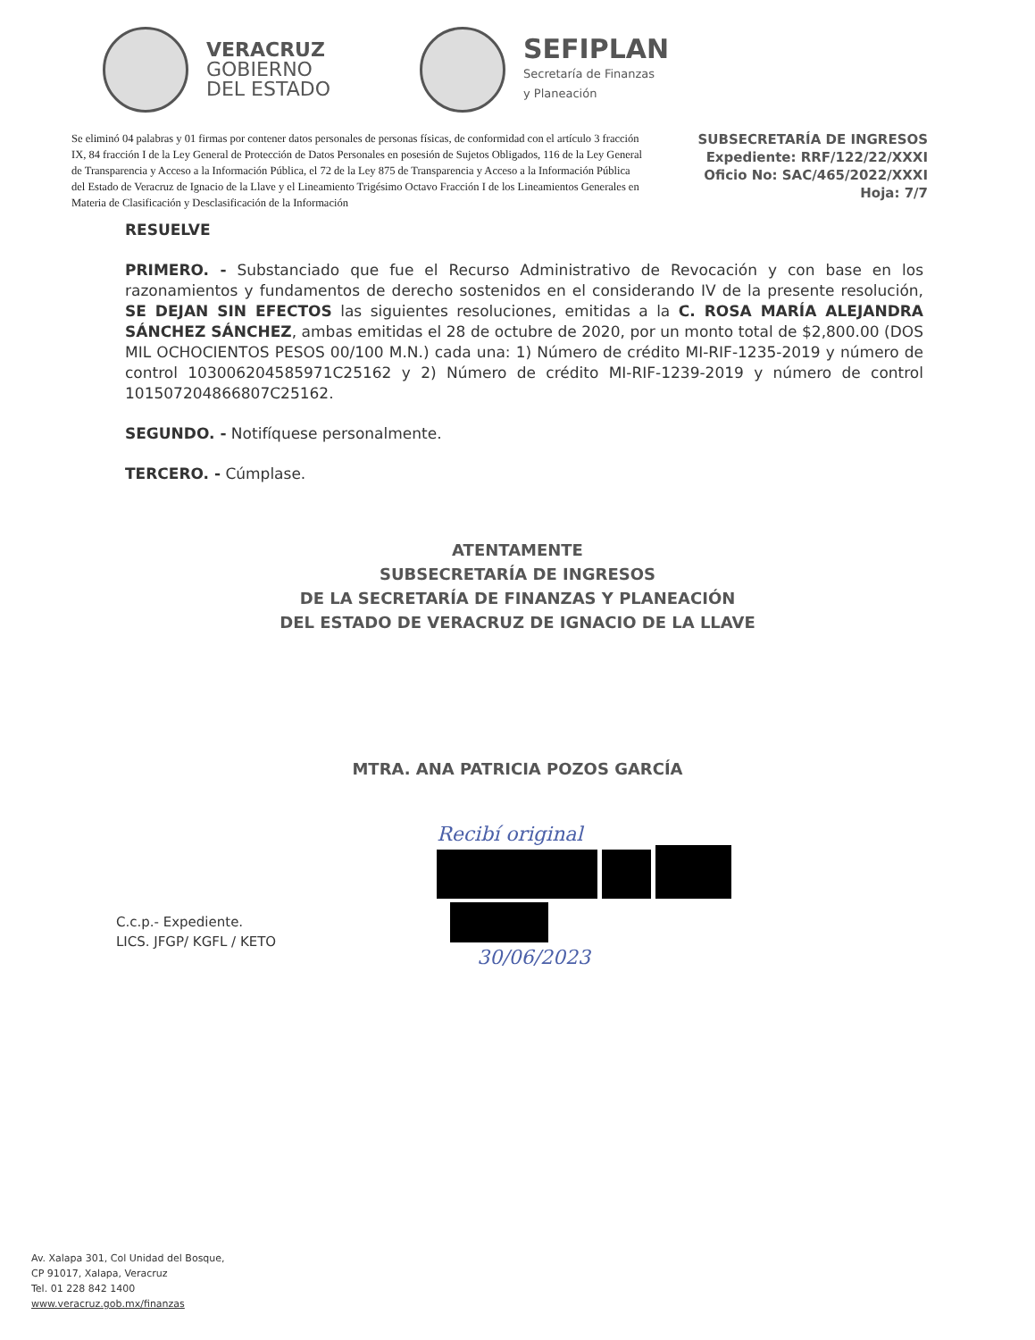VERACRUZ
GOBIERNO
DEL ESTADO
SEFIPLAN
Secretaría de Finanzas
y Planeación
Se eliminó 04 palabras y 01 firmas por contener datos personales de personas físicas, de conformidad con el artículo 3 fracción IX, 84 fracción I de la Ley General de Protección de Datos Personales en posesión de Sujetos Obligados, 116 de la Ley General de Transparencia y Acceso a la Información Pública, el 72 de la Ley 875 de Transparencia y Acceso a la Información Pública del Estado de Veracruz de Ignacio de la Llave y el Lineamiento Trigésimo Octavo Fracción I de los Lineamientos Generales en Materia de Clasificación y Desclasificación de la Información
SUBSECRETARÍA DE INGRESOS
Expediente: RRF/122/22/XXXI
Oficio No: SAC/465/2022/XXXI
Hoja: 7/7
RESUELVE
PRIMERO. - Substanciado que fue el Recurso Administrativo de Revocación y con base en los razonamientos y fundamentos de derecho sostenidos en el considerando IV de la presente resolución, SE DEJAN SIN EFECTOS las siguientes resoluciones, emitidas a la C. ROSA MARÍA ALEJANDRA SÁNCHEZ SÁNCHEZ, ambas emitidas el 28 de octubre de 2020, por un monto total de $2,800.00 (DOS MIL OCHOCIENTOS PESOS 00/100 M.N.) cada una: 1) Número de crédito MI-RIF-1235-2019 y número de control 103006204585971C25162 y 2) Número de crédito MI-RIF-1239-2019 y número de control 101507204866807C25162.
SEGUNDO. - Notifíquese personalmente.
TERCERO. - Cúmplase.
ATENTAMENTE
SUBSECRETARÍA DE INGRESOS
DE LA SECRETARÍA DE FINANZAS Y PLANEACIÓN
DEL ESTADO DE VERACRUZ DE IGNACIO DE LA LLAVE
MTRA. ANA PATRICIA POZOS GARCÍA
C.c.p.- Expediente.
LICS. JFGP/ KGFL / KETO
Recibí original
30/06/2023
Av. Xalapa 301, Col Unidad del Bosque,
CP 91017, Xalapa, Veracruz
Tel. 01 228 842 1400
www.veracruz.gob.mx/finanzas